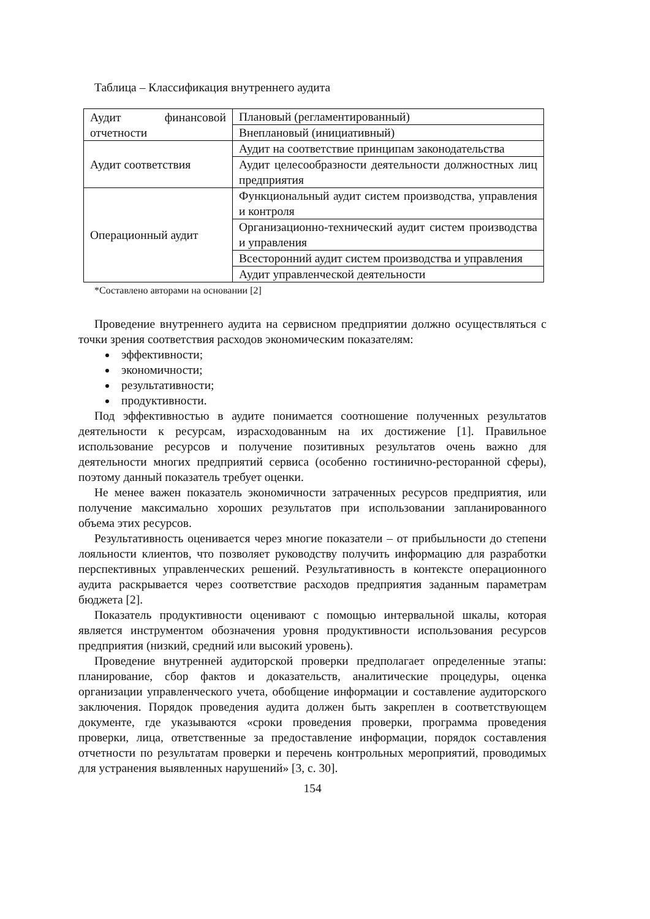Таблица – Классификация внутреннего аудита
| Аудит финансовой отчетности | Плановый (регламентированный) |
| | Внеплановый (инициативный) |
| Аудит соответствия | Аудит на соответствие принципам законодательства |
| | Аудит целесообразности деятельности должностных лиц предприятия |
| Операционный аудит | Функциональный аудит систем производства, управления и контроля |
| | Организационно-технический аудит систем производства и управления |
| | Всесторонний аудит систем производства и управления |
| | Аудит управленческой деятельности |
*Составлено авторами на основании [2]
Проведение внутреннего аудита на сервисном предприятии должно осуществляться с точки зрения соответствия расходов экономическим показателям:
эффективности;
экономичности;
результативности;
продуктивности.
Под эффективностью в аудите понимается соотношение полученных результатов деятельности к ресурсам, израсходованным на их достижение [1]. Правильное использование ресурсов и получение позитивных результатов очень важно для деятельности многих предприятий сервиса (особенно гостинично-ресторанной сферы), поэтому данный показатель требует оценки.
Не менее важен показатель экономичности затраченных ресурсов предприятия, или получение максимально хороших результатов при использовании запланированного объема этих ресурсов.
Результативность оценивается через многие показатели – от прибыльности до степени лояльности клиентов, что позволяет руководству получить информацию для разработки перспективных управленческих решений. Результативность в контексте операционного аудита раскрывается через соответствие расходов предприятия заданным параметрам бюджета [2].
Показатель продуктивности оценивают с помощью интервальной шкалы, которая является инструментом обозначения уровня продуктивности использования ресурсов предприятия (низкий, средний или высокий уровень).
Проведение внутренней аудиторской проверки предполагает определенные этапы: планирование, сбор фактов и доказательств, аналитические процедуры, оценка организации управленческого учета, обобщение информации и составление аудиторского заключения. Порядок проведения аудита должен быть закреплен в соответствующем документе, где указываются «сроки проведения проверки, программа проведения проверки, лица, ответственные за предоставление информации, порядок составления отчетности по результатам проверки и перечень контрольных мероприятий, проводимых для устранения выявленных нарушений» [3, с. 30].
154